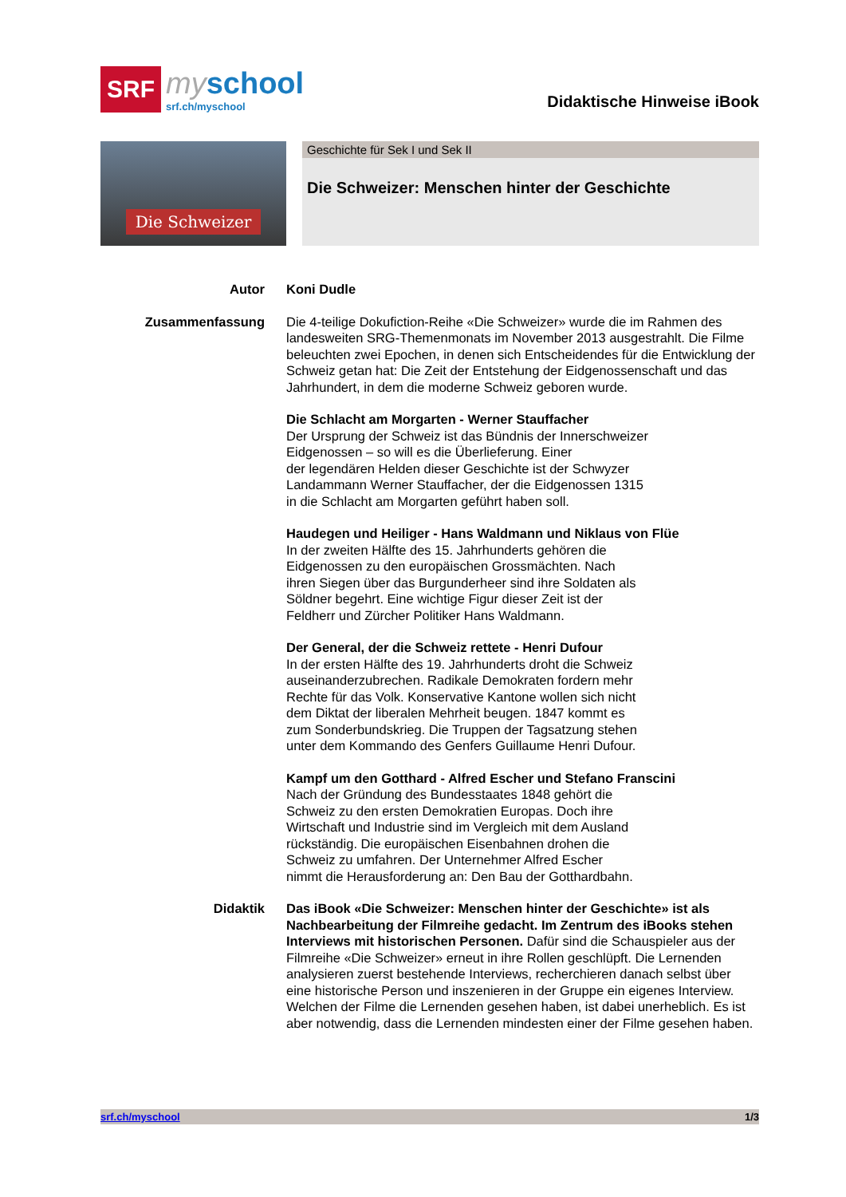SRF
myschool
srf.ch/myschool
Didaktische Hinweise iBook
Die Schweizer
Geschichte für Sek I und Sek II
Die Schweizer: Menschen hinter der Geschichte
Autor Koni Dudle
Zusammenfassung Die 4-teilige Dokufiction-Reihe «Die Schweizer» wurde die im Rahmen des landesweiten SRG-Themenmonats im November 2013 ausgestrahlt. Die Filme beleuchten zwei Epochen, in denen sich Entscheidendes für die Entwicklung der Schweiz getan hat: Die Zeit der Entstehung der Eidgenossenschaft und das Jahrhundert, in dem die moderne Schweiz geboren wurde.
Die Schlacht am Morgarten - Werner Stauffacher
Der Ursprung der Schweiz ist das Bündnis der Innerschweizer
Eidgenossen – so will es die Überlieferung. Einer
der legendären Helden dieser Geschichte ist der Schwyzer
Landammann Werner Stauffacher, der die Eidgenossen 1315
in die Schlacht am Morgarten geführt haben soll.
Haudegen und Heiliger - Hans Waldmann und Niklaus von Flüe
In der zweiten Hälfte des 15. Jahrhunderts gehören die
Eidgenossen zu den europäischen Grossmächten. Nach
ihren Siegen über das Burgunderheer sind ihre Soldaten als
Söldner begehrt. Eine wichtige Figur dieser Zeit ist der
Feldherr und Zürcher Politiker Hans Waldmann.
Der General, der die Schweiz rettete - Henri Dufour
In der ersten Hälfte des 19. Jahrhunderts droht die Schweiz
auseinanderzubrechen. Radikale Demokraten fordern mehr
Rechte für das Volk. Konservative Kantone wollen sich nicht
dem Diktat der liberalen Mehrheit beugen. 1847 kommt es
zum Sonderbundskrieg. Die Truppen der Tagsatzung stehen
unter dem Kommando des Genfers Guillaume Henri Dufour.
Kampf um den Gotthard - Alfred Escher und Stefano Franscini
Nach der Gründung des Bundesstaates 1848 gehört die
Schweiz zu den ersten Demokratien Europas. Doch ihre
Wirtschaft und Industrie sind im Vergleich mit dem Ausland
rückständig. Die europäischen Eisenbahnen drohen die
Schweiz zu umfahren. Der Unternehmer Alfred Escher
nimmt die Herausforderung an: Den Bau der Gotthardbahn.
Didaktik Das iBook «Die Schweizer: Menschen hinter der Geschichte» ist als Nachbearbeitung der Filmreihe gedacht. Im Zentrum des iBooks stehen Interviews mit historischen Personen. Dafür sind die Schauspieler aus der Filmreihe «Die Schweizer» erneut in ihre Rollen geschlüpft. Die Lernenden analysieren zuerst bestehende Interviews, recherchieren danach selbst über eine historische Person und inszenieren in der Gruppe ein eigenes Interview.
Welchen der Filme die Lernenden gesehen haben, ist dabei unerheblich. Es ist aber notwendig, dass die Lernenden mindesten einer der Filme gesehen haben.
srf.ch/myschool 1/3